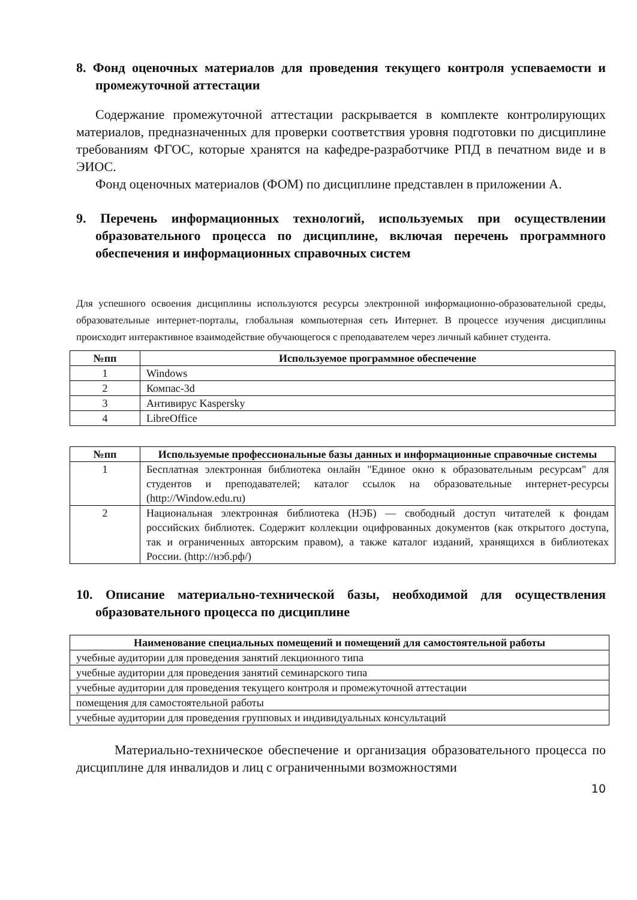8. Фонд оценочных материалов для проведения текущего контроля успеваемости и промежуточной аттестации
Содержание промежуточной аттестации раскрывается в комплекте контролирующих материалов, предназначенных для проверки соответствия уровня подготовки по дисциплине требованиям ФГОС, которые хранятся на кафедре-разработчике РПД в печатном виде и в ЭИОС.
Фонд оценочных материалов (ФОМ) по дисциплине представлен в приложении А.
9. Перечень информационных технологий, используемых при осуществлении образовательного процесса по дисциплине, включая перечень программного обеспечения и информационных справочных систем
Для успешного освоения дисциплины используются ресурсы электронной информационно-образовательной среды, образовательные интернет-порталы, глобальная компьютерная сеть Интернет. В процессе изучения дисциплины происходит интерактивное взаимодействие обучающегося с преподавателем через личный кабинет студента.
| №пп | Используемое программное обеспечение |
| --- | --- |
| 1 | Windows |
| 2 | Компас-3d |
| 3 | Антивирус Kaspersky |
| 4 | LibreOffice |
| №пп | Используемые профессиональные базы данных и информационные справочные системы |
| --- | --- |
| 1 | Бесплатная электронная библиотека онлайн "Единое окно к образовательным ресурсам" для студентов и преподавателей; каталог ссылок на образовательные интернет-ресурсы (http://Window.edu.ru) |
| 2 | Национальная электронная библиотека (НЭБ) — свободный доступ читателей к фондам российских библиотек. Содержит коллекции оцифрованных документов (как открытого доступа, так и ограниченных авторским правом), а также каталог изданий, хранящихся в библиотеках России. (http://нэб.рф/) |
10. Описание материально-технической базы, необходимой для осуществления образовательного процесса по дисциплине
| Наименование специальных помещений и помещений для самостоятельной работы |
| --- |
| учебные аудитории для проведения занятий лекционного типа |
| учебные аудитории для проведения занятий семинарского типа |
| учебные аудитории для проведения текущего контроля и промежуточной аттестации |
| помещения для самостоятельной работы |
| учебные аудитории для проведения групповых и индивидуальных консультаций |
Материально-техническое обеспечение и организация образовательного процесса по дисциплине для инвалидов и лиц с ограниченными возможностями
10